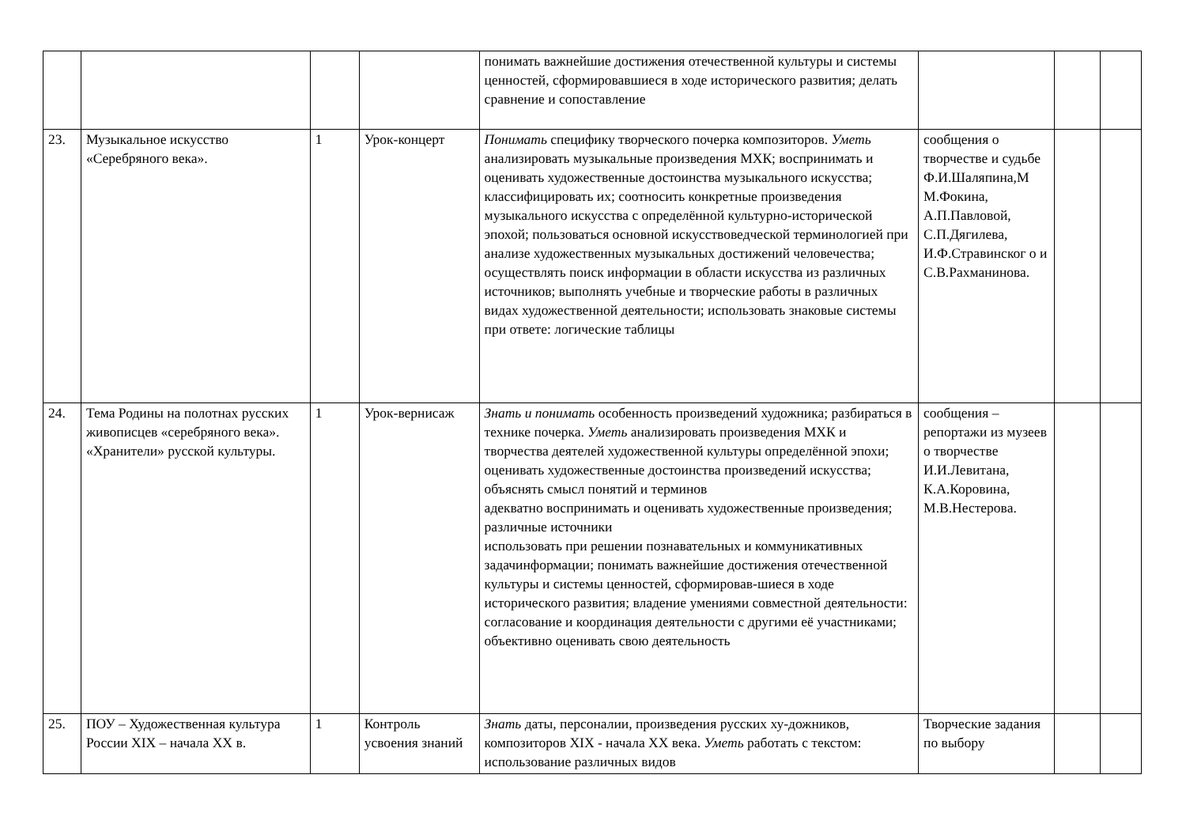| | | | | понимать важнейшие достижения отечественной культуры и системы ценностей, сформировавшиеся в ходе исторического развития; делать сравнение и сопоставление | | | |
| 23. | Музыкальное искусство «Серебряного века». | 1 | Урок-концерт | Понимать специфику творческого почерка композиторов. Уметь анализировать музыкальные произведения МХК; воспринимать и оценивать художественные достоинства музыкального искусства; классифицировать их; соотносить конкретные произведения музыкального искусства с определённой культурно-исторической эпохой; пользоваться основной искусствоведческой терминологией при анализе художественных музыкальных достижений человечества; осуществлять поиск информации в области искусства из различных источников; выполнять учебные и творческие работы в различных видах художественной деятельности; использовать знаковые системы при ответе: логические таблицы | сообщения о творчестве и судьбе Ф.И.Шаляпина,М М.Фокина, А.П.Павловой, С.П.Дягилева, И.Ф.Стравинског о и С.В.Рахманинова. | | |
| 24. | Тема Родины на полотнах русских живописцев «серебряного века». «Хранители» русской культуры. | 1 | Урок-вернисаж | Знать и понимать особенность произведений художника; разбираться в технике почерка. Уметь анализировать произведения МХК и творчества деятелей художественной культуры определённой эпохи; оценивать художественные достоинства произведений искусства; объяснять смысл понятий и терминов адекватно воспринимать и оценивать художественные произведения; различные источники использовать при решении познавательных и коммуникативных задачинформации; понимать важнейшие достижения отечественной культуры и системы ценностей, сформировав-шиеся в ходе исторического развития; владение умениями совместной деятельности: согласование и координация деятельности с другими её участниками; объективно оценивать свою деятельность | сообщения – репортажи из музеев о творчестве И.И.Левитана, К.А.Коровина, М.В.Нестерова. | | |
| 25. | ПОУ – Художественная культура России XIX – начала XX в. | 1 | Контроль усвоения знаний | Знать даты, персоналии, произведения русских ху-дожников, композиторов XIX - начала XX века. Уметь работать с текстом: использование различных видов | Творческие задания по выбору | | |